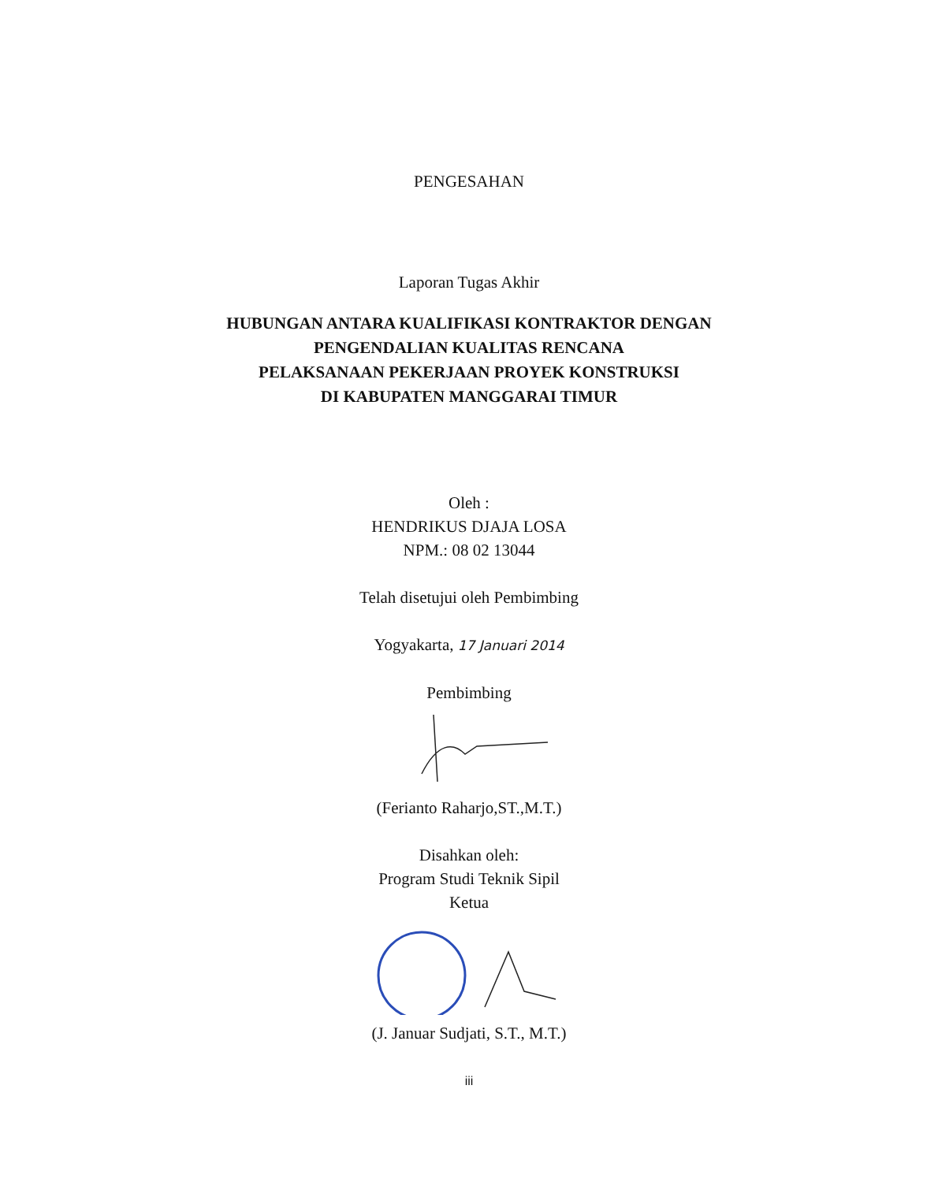PENGESAHAN
Laporan Tugas Akhir
HUBUNGAN ANTARA KUALIFIKASI KONTRAKTOR DENGAN
PENGENDALIAN KUALITAS RENCANA
PELAKSANAAN PEKERJAAN PROYEK KONSTRUKSI
DI KABUPATEN MANGGARAI TIMUR
Oleh :
HENDRIKUS DJAJA LOSA
NPM.: 08 02 13044
Telah disetujui oleh Pembimbing
Yogyakarta, 17 Januari 2014
Pembimbing
(Ferianto Raharjo,ST.,M.T.)
Disahkan oleh:
Program Studi Teknik Sipil
Ketua
(J. Januar Sudjati, S.T., M.T.)
iii